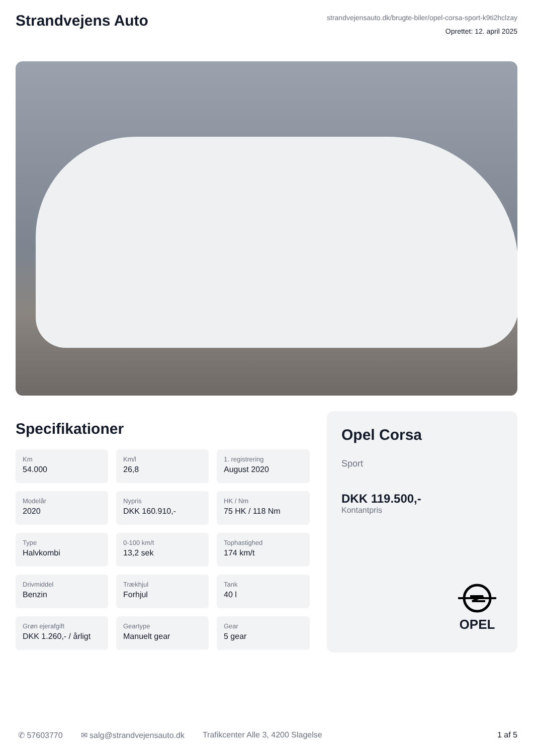Strandvejens Auto
strandvejensauto.dk/brugte-biler/opel-corsa-sport-k9ti2hclzay
Oprettet: 12. april 2025
Specifikationer
Km
54.000
Km/l
26,8
1. registrering
August 2020
Modelår
2020
Nypris
DKK 160.910,-
HK / Nm
75 HK / 118 Nm
Type
Halvkombi
0-100 km/t
13,2 sek
Tophastighed
174 km/t
Drivmiddel
Benzin
Trækhjul
Forhjul
Tank
40 l
Grøn ejerafgift
DKK 1.260,- / årligt
Geartype
Manuelt gear
Gear
5 gear
Opel Corsa
Sport
DKK 119.500,-
Kontantpris
OPEL
✆ 57603770 ✉ salg@strandvejensauto.dk Trafikcenter Alle 3, 4200 Slagelse 1 af 5